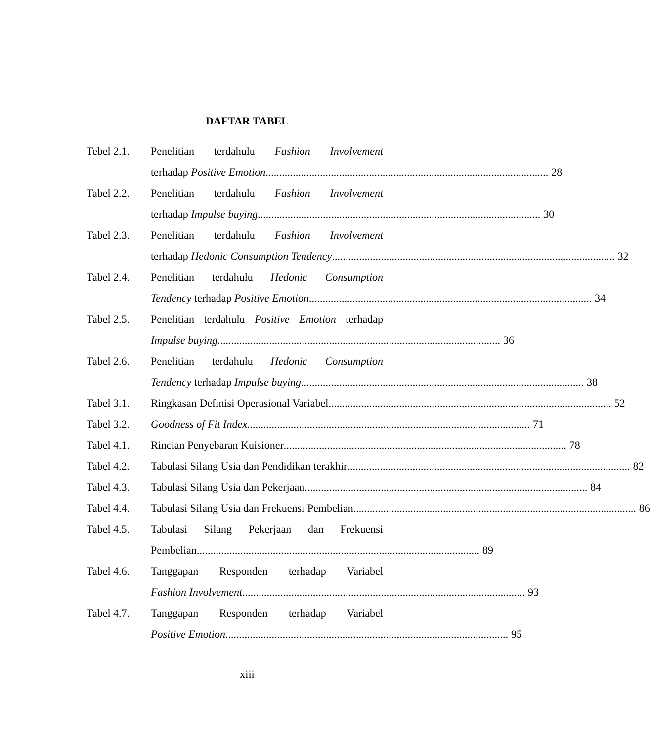DAFTAR TABEL
Tebel 2.1.
Penelitian terdahulu Fashion Involvement
terhadap Positive Emotion 28
Tabel 2.2.
Penelitian terdahulu Fashion Involvement
terhadap Impulse buying 30
Tabel 2.3.
Penelitian terdahulu Fashion Involvement
terhadap Hedonic Consumption Tendency 32
Tabel 2.4.
Penelitian terdahulu Hedonic Consumption
Tendency terhadap Positive Emotion 34
Tabel 2.5.
Penelitian terdahulu Positive Emotion terhadap
Impulse buying 36
Tabel 2.6.
Penelitian terdahulu Hedonic Consumption
Tendency terhadap Impulse buying 38
Tabel 3.1.
Ringkasan Definisi Operasional Variabel 52
Tabel 3.2.
Goodness of Fit Index 71
Tabel 4.1.
Rincian Penyebaran Kuisioner 78
Tabel 4.2.
Tabulasi Silang Usia dan Pendidikan terakhir 82
Tabel 4.3.
Tabulasi Silang Usia dan Pekerjaan 84
Tabel 4.4.
Tabulasi Silang Usia dan Frekuensi Pembelian 86
Tabel 4.5.
Tabulasi Silang Pekerjaan dan Frekuensi
Pembelian 89
Tabel 4.6.
Tanggapan Responden terhadap Variabel
Fashion Involvement 93
Tabel 4.7.
Tanggapan Responden terhadap Variabel
Positive Emotion 95
xiii